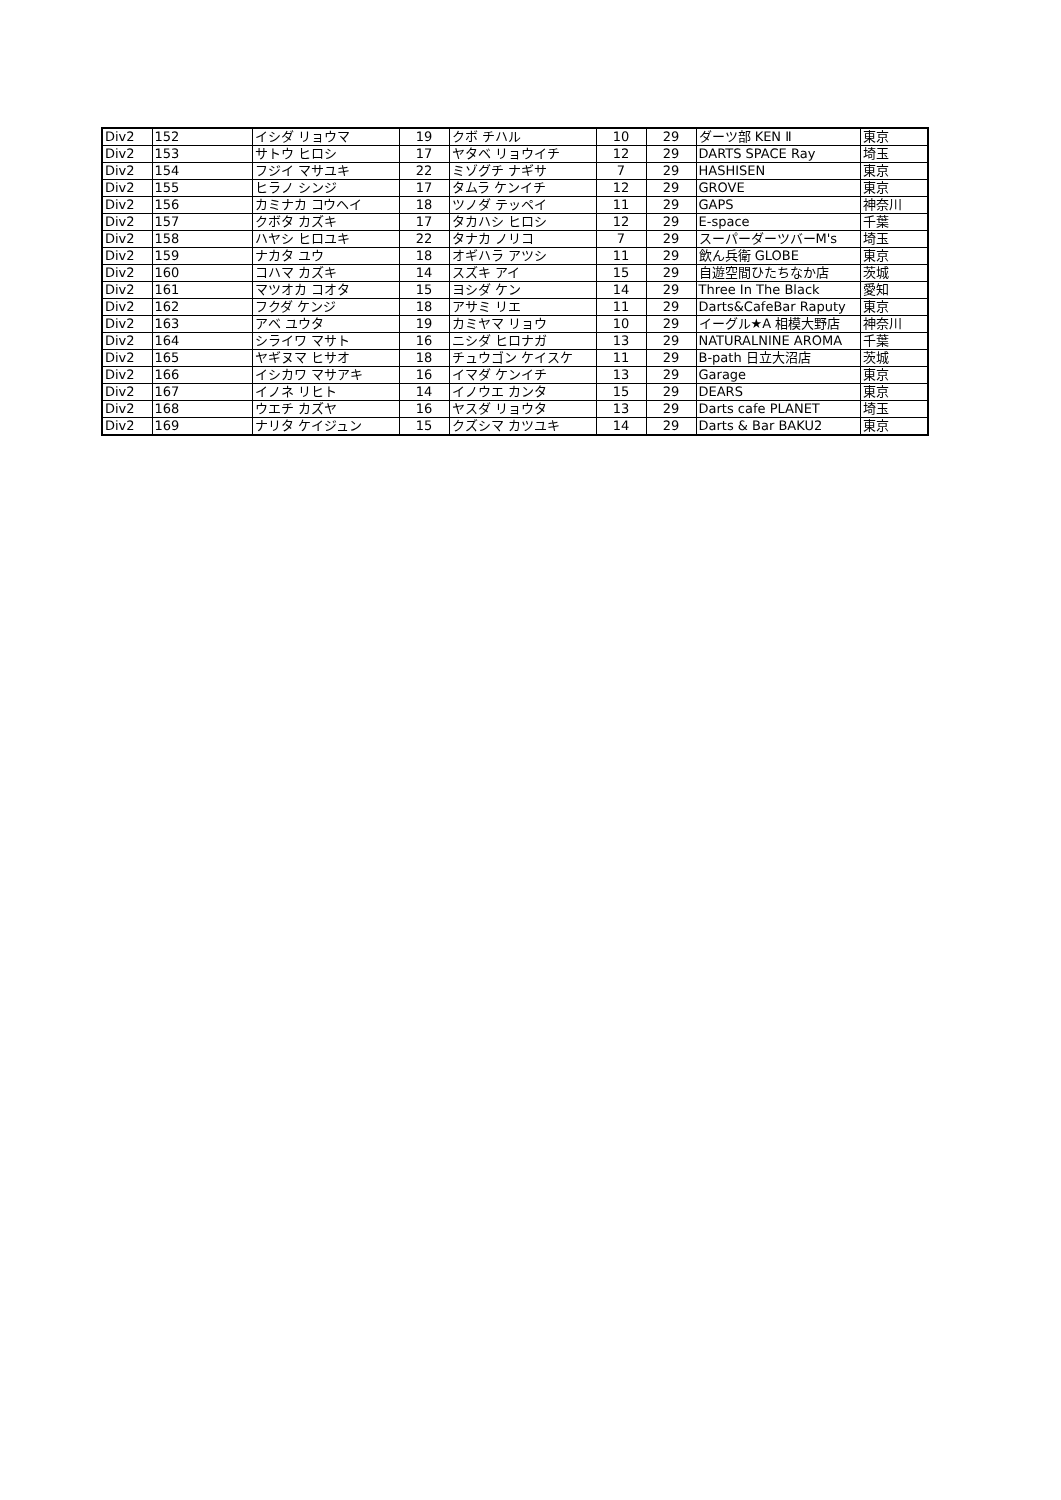| Div2 | 152 | イシダ リョウマ | 19 | クボ チハル | 10 | 29 | ダーツ部 KEN Ⅱ | 東京 |
| Div2 | 153 | サトウ ヒロシ | 17 | ヤタベ リョウイチ | 12 | 29 | DARTS SPACE Ray | 埼玉 |
| Div2 | 154 | フジイ マサユキ | 22 | ミゾグチ ナギサ | 7 | 29 | HASHISEN | 東京 |
| Div2 | 155 | ヒラノ シンジ | 17 | タムラ ケンイチ | 12 | 29 | GROVE | 東京 |
| Div2 | 156 | カミナカ コウヘイ | 18 | ツノダ テッペイ | 11 | 29 | GAPS | 神奈川 |
| Div2 | 157 | クボタ カズキ | 17 | タカハシ ヒロシ | 12 | 29 | E-space | 千葉 |
| Div2 | 158 | ハヤシ ヒロユキ | 22 | タナカ ノリコ | 7 | 29 | スーパーダーツバーM's | 埼玉 |
| Div2 | 159 | ナカタ ユウ | 18 | オギハラ アツシ | 11 | 29 | 飲ん兵衛 GLOBE | 東京 |
| Div2 | 160 | コハマ カズキ | 14 | スズキ アイ | 15 | 29 | 自遊空間ひたちなか店 | 茨城 |
| Div2 | 161 | マツオカ コオタ | 15 | ヨシダ ケン | 14 | 29 | Three In The Black | 愛知 |
| Div2 | 162 | フクダ ケンジ | 18 | アサミ リエ | 11 | 29 | Darts&CafeBar Raputy | 東京 |
| Div2 | 163 | アベ ユウタ | 19 | カミヤマ リョウ | 10 | 29 | イーグル★A 相模大野店 | 神奈川 |
| Div2 | 164 | シライワ マサト | 16 | ニシダ ヒロナガ | 13 | 29 | NATURALNINE AROMA | 千葉 |
| Div2 | 165 | ヤギヌマ ヒサオ | 18 | チュウゴン ケイスケ | 11 | 29 | B-path 日立大沼店 | 茨城 |
| Div2 | 166 | イシカワ マサアキ | 16 | イマダ ケンイチ | 13 | 29 | Garage | 東京 |
| Div2 | 167 | イノネ リヒト | 14 | イノウエ カンタ | 15 | 29 | DEARS | 東京 |
| Div2 | 168 | ウエチ カズヤ | 16 | ヤスダ リョウタ | 13 | 29 | Darts cafe PLANET | 埼玉 |
| Div2 | 169 | ナリタ ケイジュン | 15 | クズシマ カツユキ | 14 | 29 | Darts & Bar BAKU2 | 東京 |